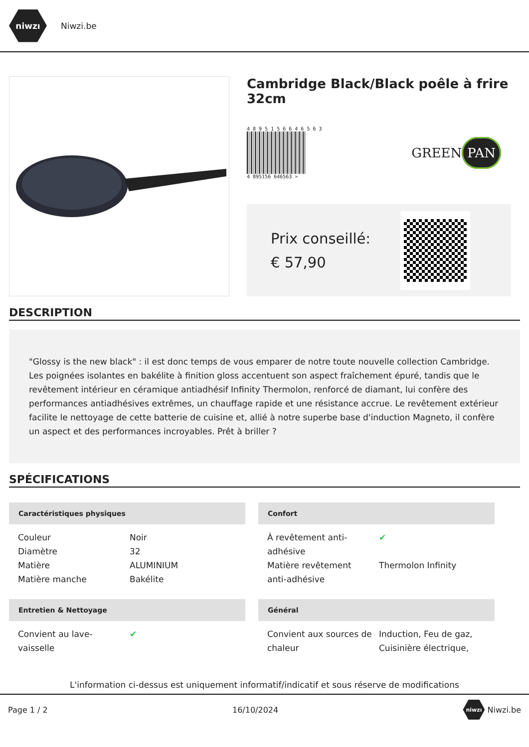niwzı
Niwzi.be
Cambridge Black/Black poêle à frire 32cm
4 8 9 5 1 5 6 6 4 6 5 6 3
4 895156 646563 >
GREEN PAN
Prix conseillé: € 57,90
DESCRIPTION
"Glossy is the new black" : il est donc temps de vous emparer de notre toute nouvelle collection Cambridge. Les poignées isolantes en bakélite à finition gloss accentuent son aspect fraîchement épuré, tandis que le revêtement intérieur en céramique antiadhésif Infinity Thermolon, renforcé de diamant, lui confère des performances antiadhésives extrêmes, un chauffage rapide et une résistance accrue. Le revêtement extérieur facilite le nettoyage de cette batterie de cuisine et, allié à notre superbe base d'induction Magneto, il confère un aspect et des performances incroyables. Prêt à briller ?
SPÉCIFICATIONS
Caractéristiques physiques
| Couleur | Noir |
| Diamètre | 32 |
| Matière | ALUMINIUM |
| Matière manche | Bakélite |
Confort
| À revêtement anti-adhésive | ✔ |
| Matière revêtement anti-adhésive | Thermolon Infinity |
Entretien & Nettoyage
| Convient au lave-vaisselle | ✔ |
Général
| Convient aux sources de chaleur | Induction, Feu de gaz, Cuisinière électrique, |
L'information ci-dessus est uniquement informatif/indicatif et sous réserve de modifications
Page 1 / 2 16/10/2024 niwzı Niwzi.be